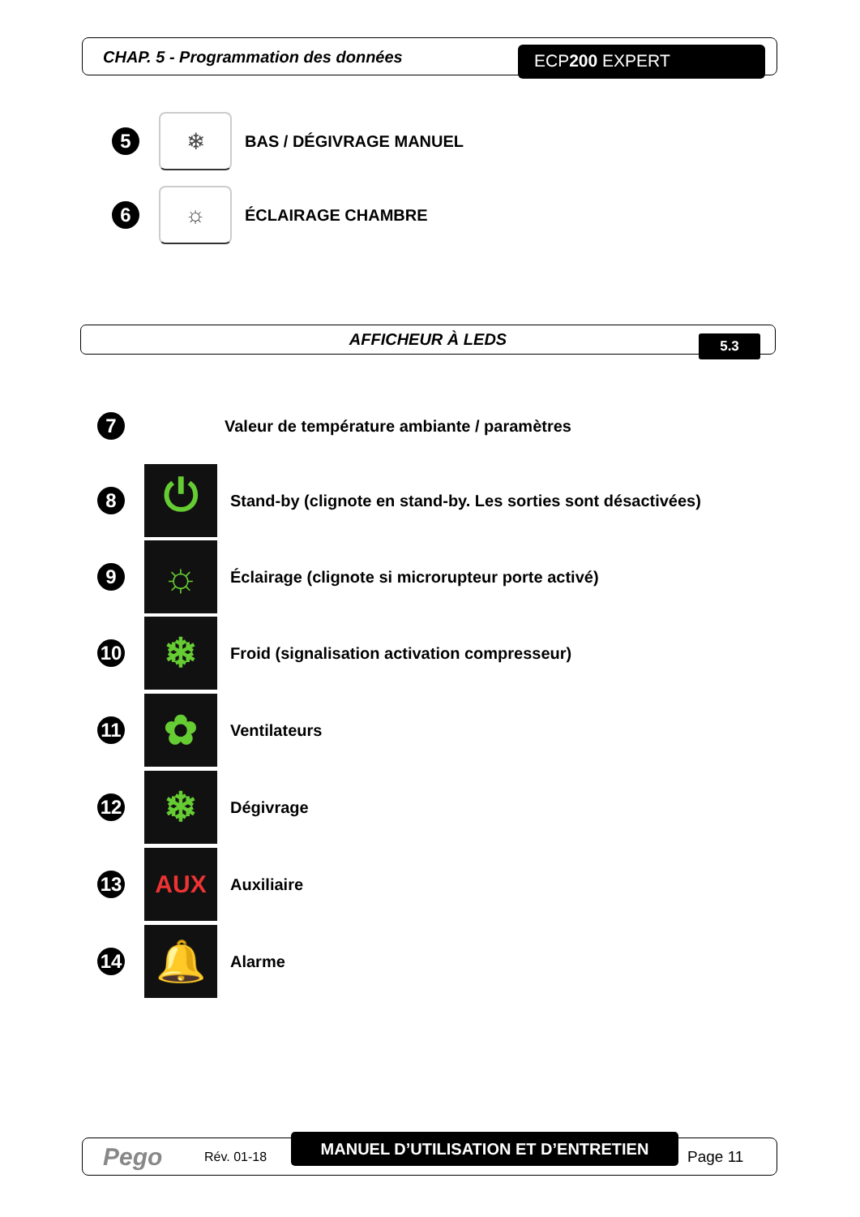CHAP. 5 - Programmation des données
ECP200 EXPERT
5
❄
BAS / DÉGIVRAGE MANUEL
6
☼
ÉCLAIRAGE CHAMBRE
AFFICHEUR À LEDS 5.3
7
Valeur de température ambiante / paramètres
8
⏻
Stand-by (clignote en stand-by. Les sorties sont désactivées)
9
☼
Éclairage (clignote si microrupteur porte activé)
10
❄
Froid (signalisation activation compresseur)
11
✿
Ventilateurs
12
❄
Dégivrage
13
AUX
Auxiliaire
14
🔔
Alarme
Pego Rév. 01-18
MANUEL D’UTILISATION ET D’ENTRETIEN
Page 11